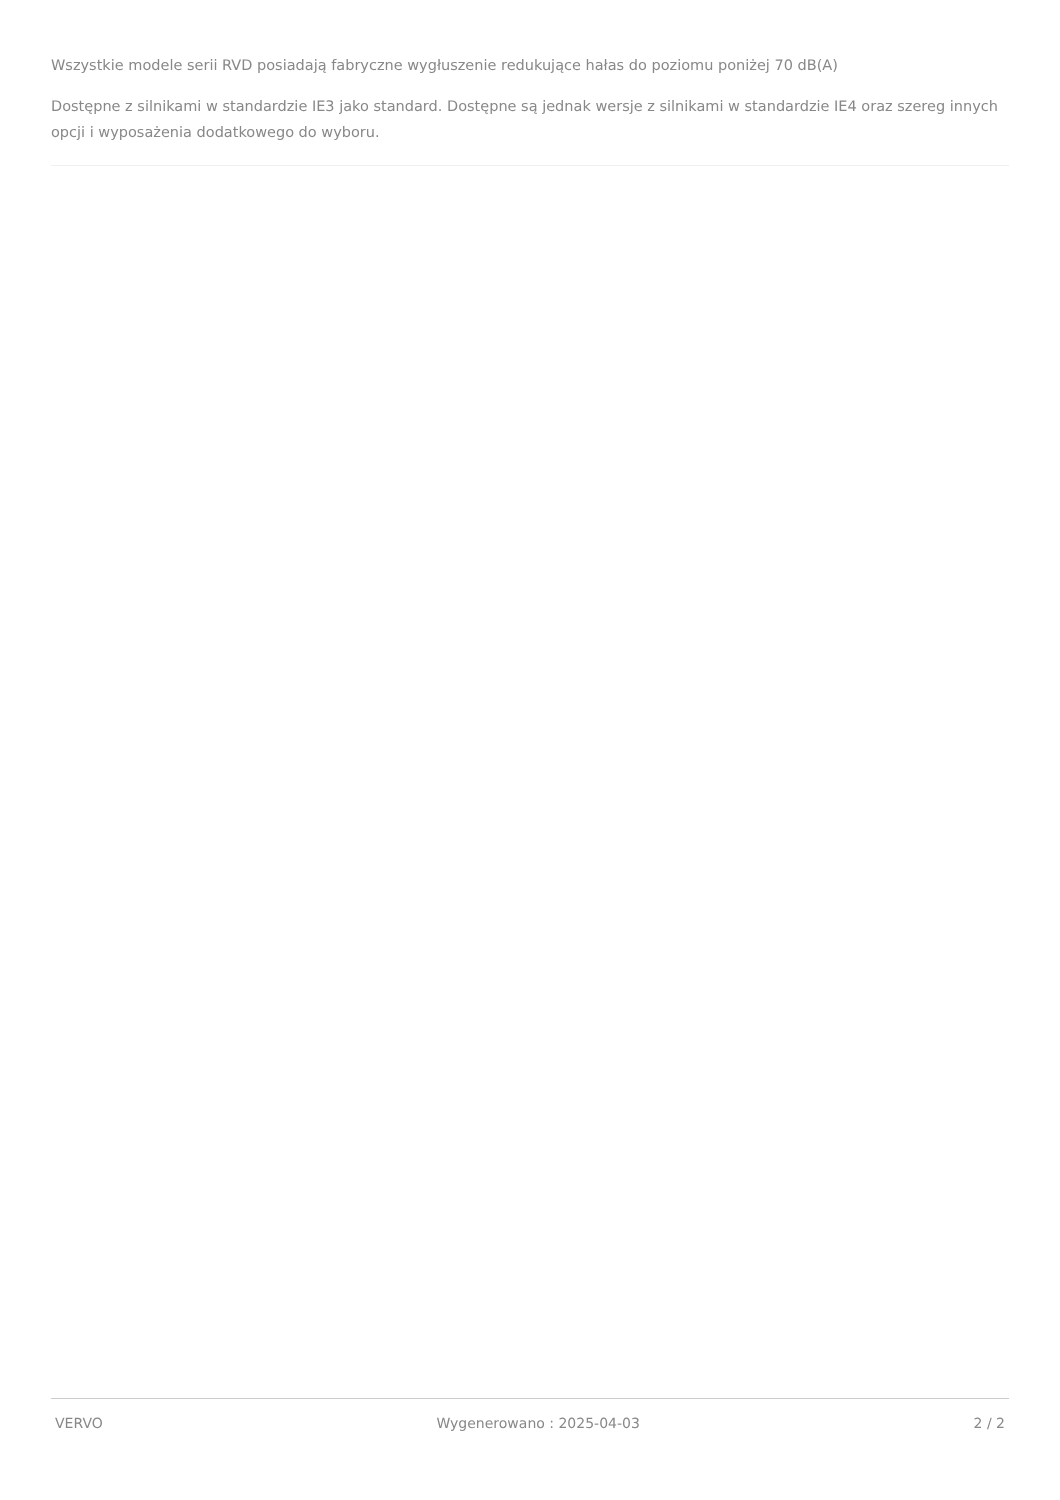Wszystkie modele serii RVD posiadają fabryczne wygłuszenie redukujące hałas do poziomu poniżej 70 dB(A)
Dostępne z silnikami w standardzie IE3 jako standard. Dostępne są jednak wersje z silnikami w standardzie IE4 oraz szereg innych opcji i wyposażenia dodatkowego do wyboru.
VERVO Wygenerowano : 2025-04-03 2 / 2